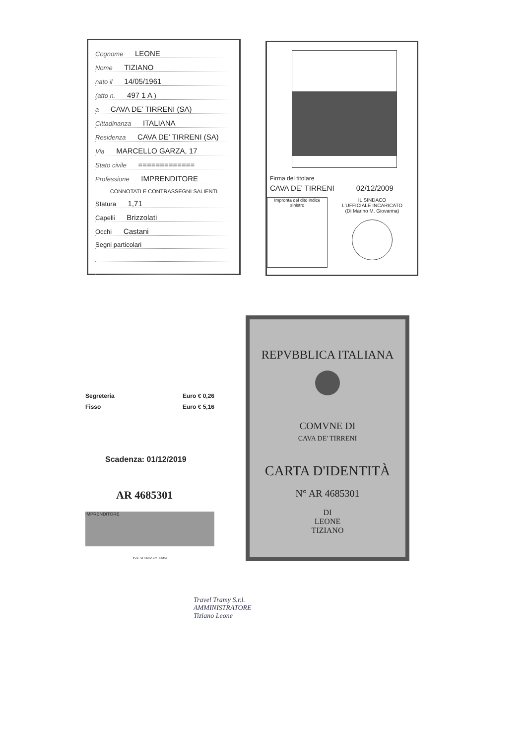Cognome LEONE
Nome TIZIANO
nato il 14/05/1961
(atto n. 497 1 A )
a CAVA DE' TIRRENI (SA)
Cittadinanza ITALIANA
Residenza CAVA DE' TIRRENI (SA)
Via MARCELLO GARZA, 17
Stato civile =============
Professione IMPRENDITORE
CONNOTATI E CONTRASSEGNI SALIENTI
Statura 1,71
Capelli Brizzolati
Occhi Castani
Segni particolari
Firma del titolare
CAVA DE' TIRRENI 02/12/2009
Impronta del dito indice sinistro
IL SINDACO
L'UFFICIALE INCARICATO
(Di Marino M. Giovanna)
Segreteria Euro € 0,26
Fisso Euro € 5,16
Scadenza: 01/12/2019
AR 4685301
IMPRENDITORE
IPZS - OFFICINA C.V. - ROMA
REPVBBLICA ITALIANA
COMVNE DI
CAVA DE' TIRRENI
CARTA D'IDENTITÀ
N° AR 4685301
DI
LEONE
TIZIANO
Travel Tramy S.r.l.
AMMINISTRATORE
Tiziano Leone